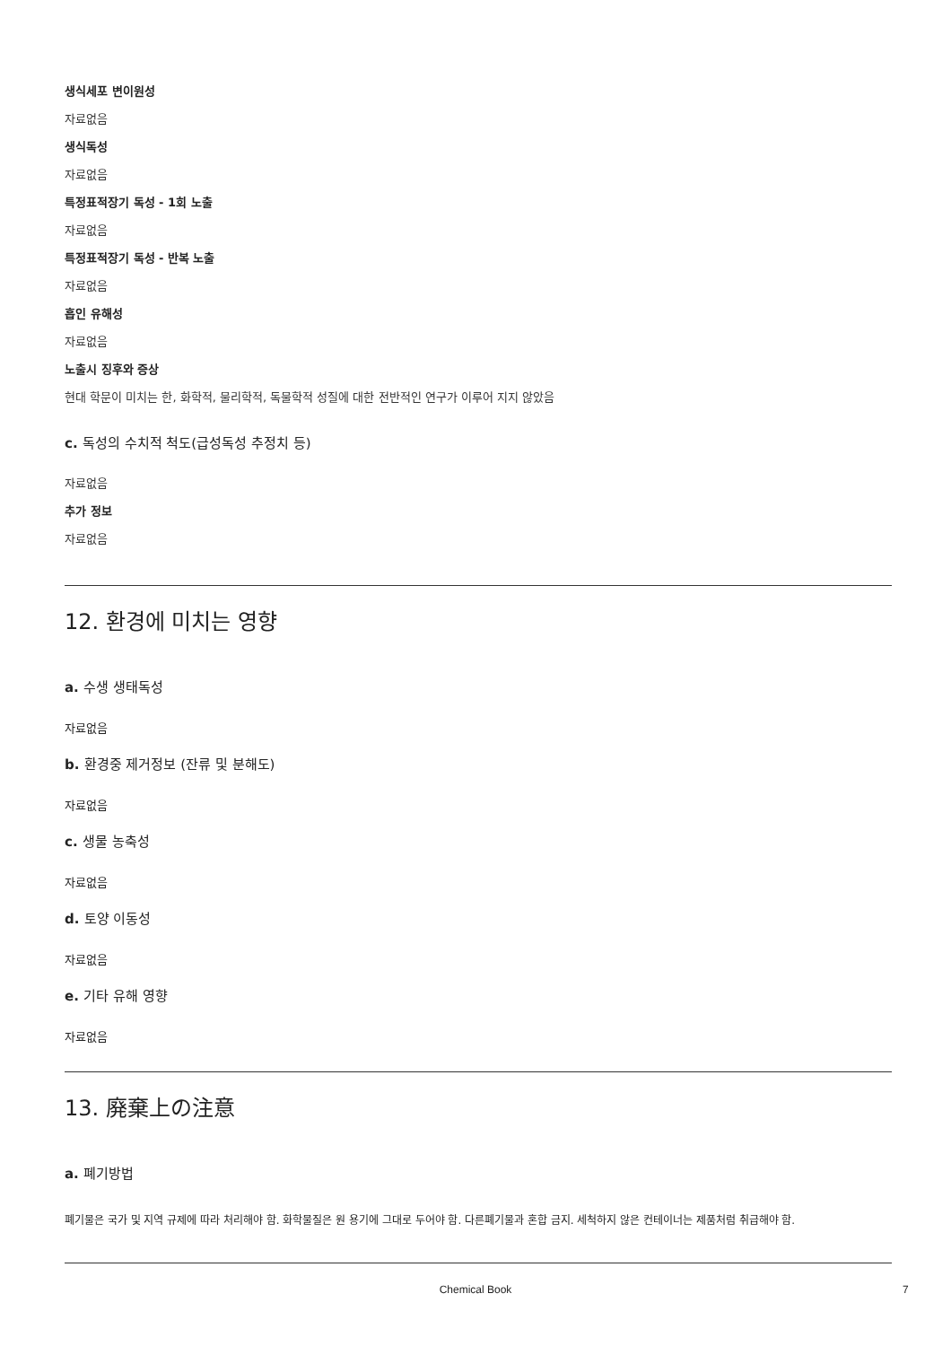생식세포 변이원성
자료없음
생식독성
자료없음
특정표적장기 독성 - 1회 노출
자료없음
특정표적장기 독성 - 반복 노출
자료없음
흡인 유해성
자료없음
노출시 징후와 증상
현대 학문이 미치는 한, 화학적, 물리학적, 독물학적 성질에 대한 전반적인 연구가 이루어 지지 않았음
c. 독성의 수치적 척도(급성독성 추정치 등)
자료없음
추가 정보
자료없음
12. 환경에 미치는 영향
a. 수생 생태독성
자료없음
b. 환경중 제거정보 (잔류 및 분해도)
자료없음
c. 생물 농축성
자료없음
d. 토양 이동성
자료없음
e. 기타 유해 영향
자료없음
13. 廃棄上の注意
a. 폐기방법
폐기물은 국가 및 지역 규제에 따라 처리해야 함. 화학물질은 원 용기에 그대로 두어야 함. 다른폐기물과 혼합 금지. 세척하지 않은 컨테이너는 제품처럼 취급해야 함.
Chemical Book 7